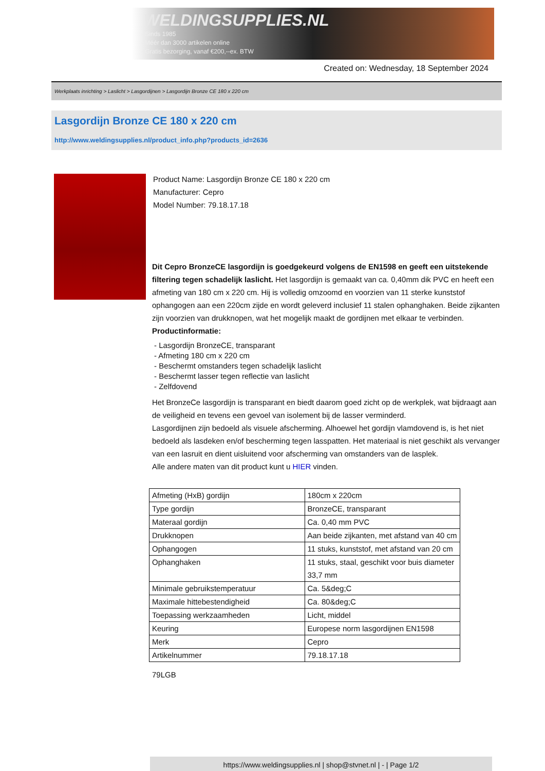WELDINGSUPPLIES.NL
- Sinds 1985
- Méér dan 3000 artikelen online
- Gratis bezorging, vanaf €200,--ex. BTW
Created on: Wednesday, 18 September 2024
Werkplaats inrichting > Laslicht > Lasgordijnen > Lasgordijn Bronze CE 180 x 220 cm
Lasgordijn Bronze CE 180 x 220 cm
http://www.weldingsupplies.nl/product_info.php?products_id=2636
Product Name: Lasgordijn Bronze CE 180 x 220 cm
Manufacturer: Cepro
Model Number: 79.18.17.18
Dit Cepro BronzeCE lasgordijn is goedgekeurd volgens de EN1598 en geeft een uitstekende filtering tegen schadelijk laslicht. Het lasgordijn is gemaakt van ca. 0,40mm dik PVC en heeft een afmeting van 180 cm x 220 cm. Hij is volledig omzoomd en voorzien van 11 sterke kunststof ophangogen aan een 220cm zijde en wordt geleverd inclusief 11 stalen ophanghaken. Beide zijkanten zijn voorzien van drukknopen, wat het mogelijk maakt de gordijnen met elkaar te verbinden.
Productinformatie:
- Lasgordijn BronzeCE, transparant
- Afmeting 180 cm x 220 cm
- Beschermt omstanders tegen schadelijk laslicht
- Beschermt lasser tegen reflectie van laslicht
- Zelfdovend
Het BronzeCe lasgordijn is transparant en biedt daarom goed zicht op de werkplek, wat bijdraagt aan de veiligheid en tevens een gevoel van isolement bij de lasser verminderd.
Lasgordijnen zijn bedoeld als visuele afscherming. Alhoewel het gordijn vlamdovend is, is het niet bedoeld als lasdeken en/of bescherming tegen lasspatten. Het materiaal is niet geschikt als vervanger van een lasruit en dient uisluitend voor afscherming van omstanders van de lasplek.
Alle andere maten van dit product kunt u HIER vinden.
| Afmeting (HxB) gordijn | 180cm x 220cm |
| Type gordijn | BronzeCE, transparant |
| Materaal gordijn | Ca. 0,40 mm PVC |
| Drukknopen | Aan beide zijkanten, met afstand van 40 cm |
| Ophangogen | 11 stuks, kunststof, met afstand van 20 cm |
| Ophanghaken | 11 stuks, staal, geschikt voor buis diameter 33,7 mm |
| Minimale gebruikstemperatuur | Ca. 5&deg;C |
| Maximale hittebestendigheid | Ca. 80&deg;C |
| Toepassing werkzaamheden | Licht, middel |
| Keuring | Europese norm lasgordijnen EN1598 |
| Merk | Cepro |
| Artikelnummer | 79.18.17.18 |
79LGB
https://www.weldingsupplies.nl | shop@stvnet.nl | - | Page 1/2